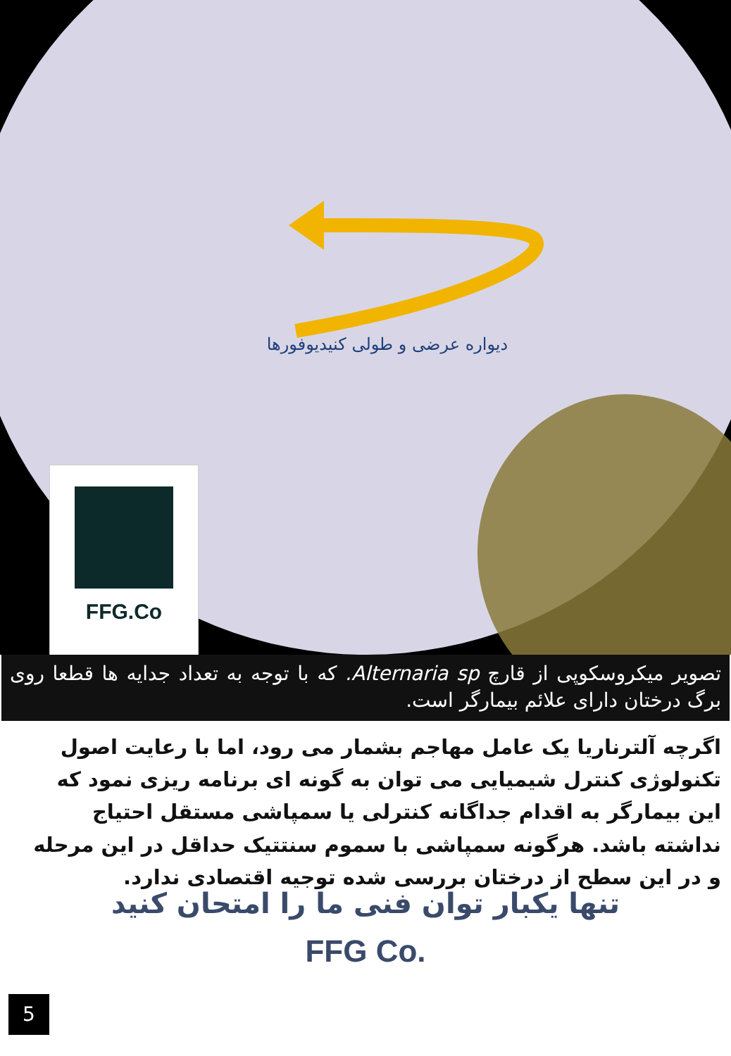دیواره عرضی و طولی کنیدیوفورها
FFG.Co
تصویر میکروسکوپی از قارچ Alternaria sp. که با توجه به تعداد جدایه ها قطعا روی برگ درختان دارای علائم بیمارگر است.
اگرچه آلترناریا یک عامل مهاجم بشمار می رود، اما با رعایت اصول تکنولوژی کنترل شیمیایی می توان به گونه ای برنامه ریزی نمود که این بیمارگر به اقدام جداگانه کنترلی یا سمپاشی مستقل احتیاج نداشته باشد. هرگونه سمپاشی با سموم سنتتیک حداقل در این مرحله و در این سطح از درختان بررسی شده توجیه اقتصادی ندارد.
تنها یکبار توان فنی ما را امتحان کنید
FFG Co.
5